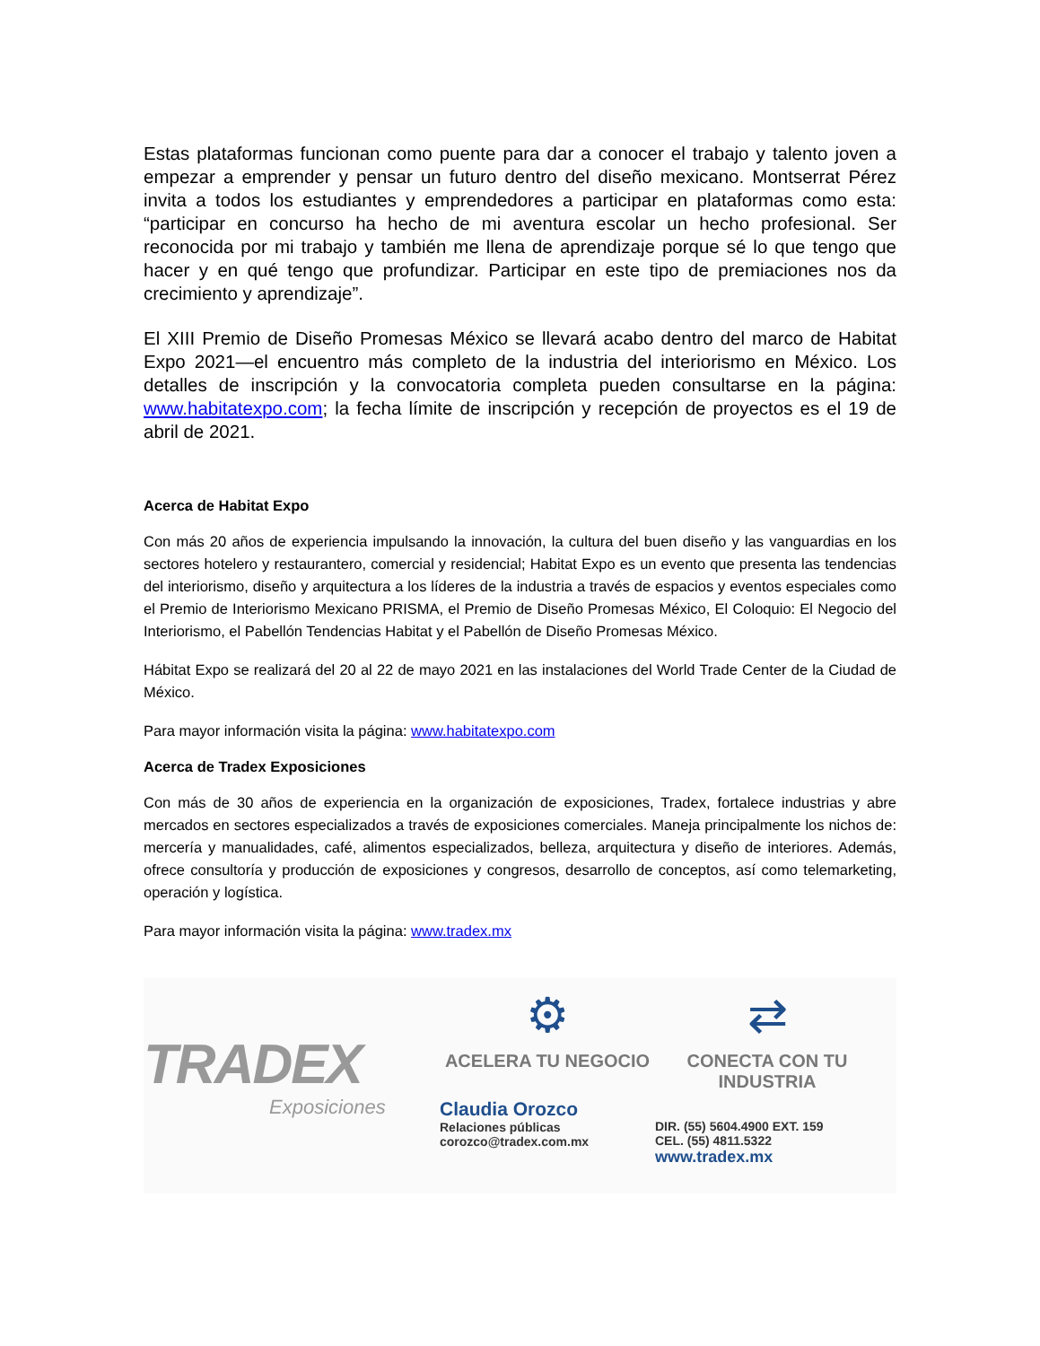Estas plataformas funcionan como puente para dar a conocer el trabajo y talento joven a empezar a emprender y pensar un futuro dentro del diseño mexicano. Montserrat Pérez invita a todos los estudiantes y emprendedores a participar en plataformas como esta: “participar en concurso ha hecho de mi aventura escolar un hecho profesional. Ser reconocida por mi trabajo y también me llena de aprendizaje porque sé lo que tengo que hacer y en qué tengo que profundizar. Participar en este tipo de premiaciones nos da crecimiento y aprendizaje”.
El XIII Premio de Diseño Promesas México se llevará acabo dentro del marco de Habitat Expo 2021—el encuentro más completo de la industria del interiorismo en México. Los detalles de inscripción y la convocatoria completa pueden consultarse en la página: www.habitatexpo.com; la fecha límite de inscripción y recepción de proyectos es el 19 de abril de 2021.
Acerca de Habitat Expo
Con más 20 años de experiencia impulsando la innovación, la cultura del buen diseño y las vanguardias en los sectores hotelero y restaurantero, comercial y residencial; Habitat Expo es un evento que presenta las tendencias del interiorismo, diseño y arquitectura a los líderes de la industria a través de espacios y eventos especiales como el Premio de Interiorismo Mexicano PRISMA, el Premio de Diseño Promesas México, El Coloquio: El Negocio del Interiorismo, el Pabellón Tendencias Habitat y el Pabellón de Diseño Promesas México.
Hábitat Expo se realizará del 20 al 22 de mayo 2021 en las instalaciones del World Trade Center de la Ciudad de México.
Para mayor información visita la página: www.habitatexpo.com
Acerca de Tradex Exposiciones
Con más de 30 años de experiencia en la organización de exposiciones, Tradex, fortalece industrias y abre mercados en sectores especializados a través de exposiciones comerciales. Maneja principalmente los nichos de: mercería y manualidades, café, alimentos especializados, belleza, arquitectura y diseño de interiores. Además, ofrece consultoría y producción de exposiciones y congresos, desarrollo de conceptos, así como telemarketing, operación y logística.
Para mayor información visita la página: www.tradex.mx
TRADEX
Exposiciones
⚙
ACELERA TU NEGOCIO
Claudia Orozco
Relaciones públicas
corozco@tradex.com.mx
⇄
CONECTA CON TU INDUSTRIA
DIR. (55) 5604.4900 EXT. 159
CEL. (55) 4811.5322
www.tradex.mx